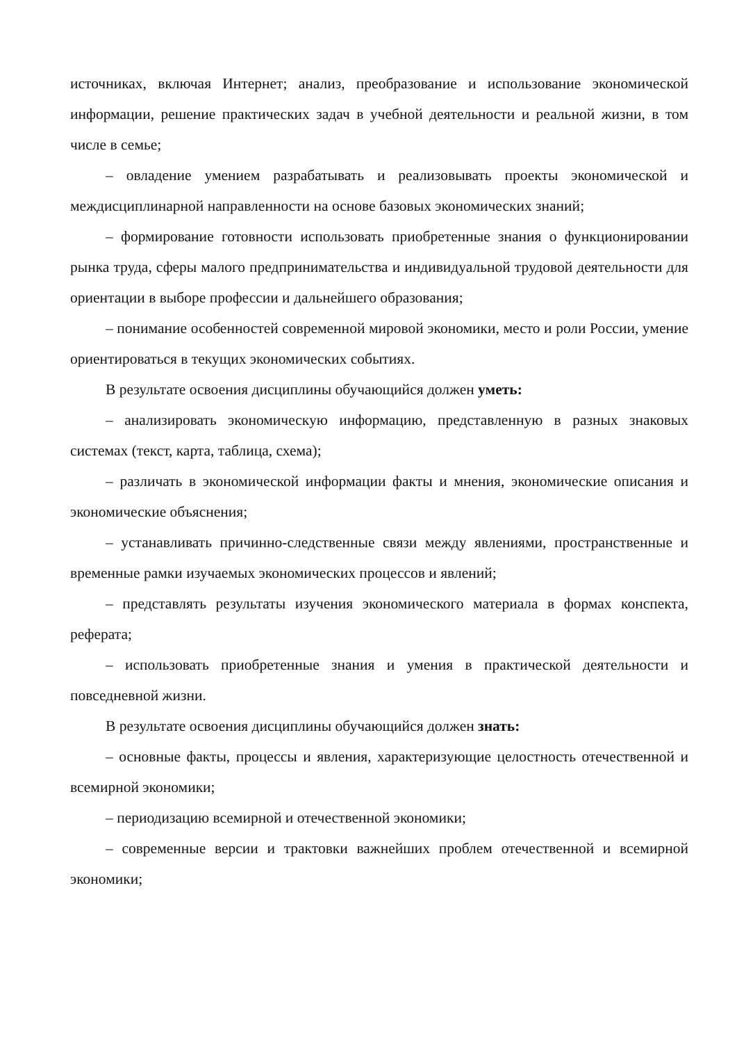источниках, включая Интернет; анализ, преобразование и использование экономической информации, решение практических задач в учебной деятельности и реальной жизни, в том числе в семье;
– овладение умением разрабатывать и реализовывать проекты экономической и междисциплинарной направленности на основе базовых экономических знаний;
– формирование готовности использовать приобретенные знания о функционировании рынка труда, сферы малого предпринимательства и индивидуальной трудовой деятельности для ориентации в выборе профессии и дальнейшего образования;
– понимание особенностей современной мировой экономики, место и роли России, умение ориентироваться в текущих экономических событиях.
В результате освоения дисциплины обучающийся должен уметь:
– анализировать экономическую информацию, представленную в разных знаковых системах (текст, карта, таблица, схема);
– различать в экономической информации факты и мнения, экономические описания и экономические объяснения;
– устанавливать причинно-следственные связи между явлениями, пространственные и временные рамки изучаемых экономических процессов и явлений;
– представлять результаты изучения экономического материала в формах конспекта, реферата;
– использовать приобретенные знания и умения в практической деятельности и повседневной жизни.
В результате освоения дисциплины обучающийся должен знать:
– основные факты, процессы и явления, характеризующие целостность отечественной и всемирной экономики;
– периодизацию всемирной и отечественной экономики;
– современные версии и трактовки важнейших проблем отечественной и всемирной экономики;